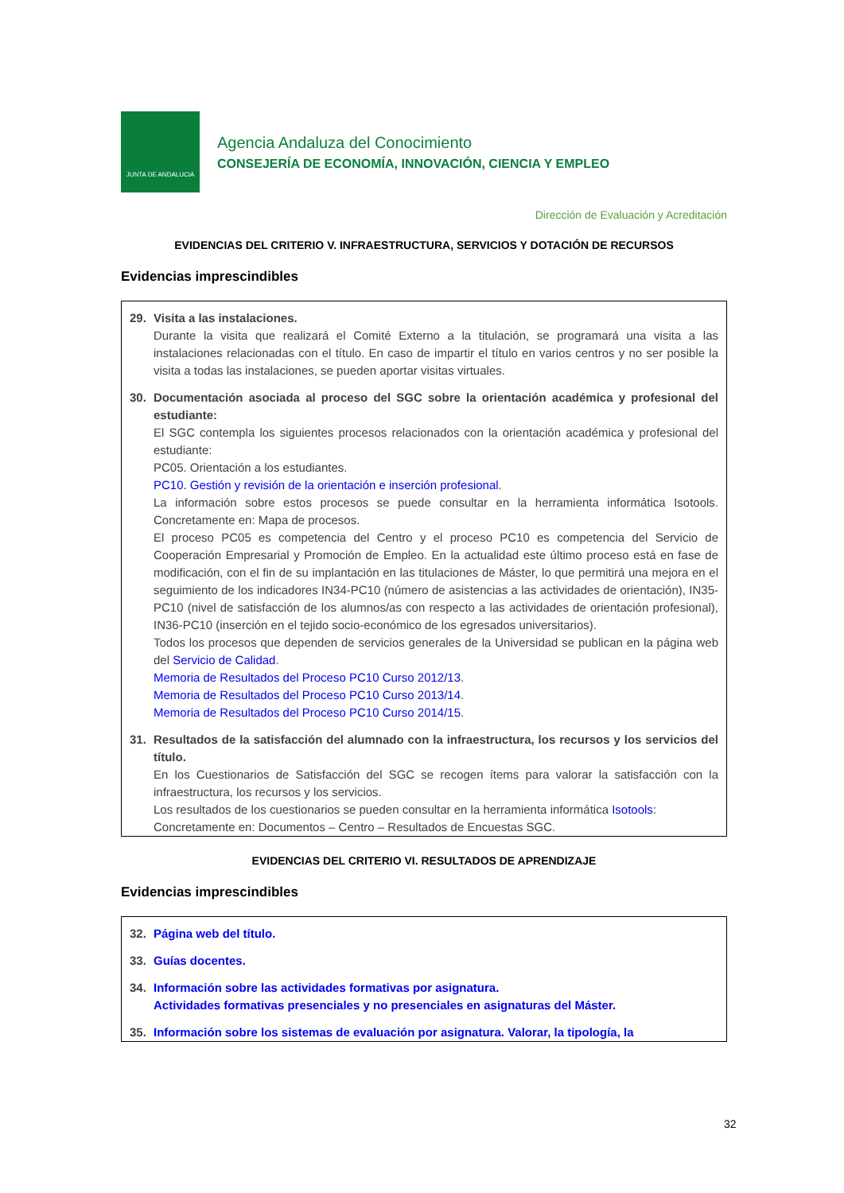JUNTA DE ANDALUCIA
Agencia Andaluza del Conocimiento
CONSEJERÍA DE ECONOMÍA, INNOVACIÓN, CIENCIA Y EMPLEO
Dirección de Evaluación y Acreditación
EVIDENCIAS DEL CRITERIO V. INFRAESTRUCTURA, SERVICIOS Y DOTACIÓN DE RECURSOS
Evidencias imprescindibles
29. Visita a las instalaciones.
Durante la visita que realizará el Comité Externo a la titulación, se programará una visita a las instalaciones relacionadas con el título. En caso de impartir el título en varios centros y no ser posible la visita a todas las instalaciones, se pueden aportar visitas virtuales.
30. Documentación asociada al proceso del SGC sobre la orientación académica y profesional del estudiante:
El SGC contempla los siguientes procesos relacionados con la orientación académica y profesional del estudiante:
PC05. Orientación a los estudiantes.
PC10. Gestión y revisión de la orientación e inserción profesional.
La información sobre estos procesos se puede consultar en la herramienta informática Isotools. Concretamente en: Mapa de procesos.
El proceso PC05 es competencia del Centro y el proceso PC10 es competencia del Servicio de Cooperación Empresarial y Promoción de Empleo. En la actualidad este último proceso está en fase de modificación, con el fin de su implantación en las titulaciones de Máster, lo que permitirá una mejora en el seguimiento de los indicadores IN34-PC10 (número de asistencias a las actividades de orientación), IN35-PC10 (nivel de satisfacción de los alumnos/as con respecto a las actividades de orientación profesional), IN36-PC10 (inserción en el tejido socio-económico de los egresados universitarios).
Todos los procesos que dependen de servicios generales de la Universidad se publican en la página web del Servicio de Calidad.
Memoria de Resultados del Proceso PC10 Curso 2012/13.
Memoria de Resultados del Proceso PC10 Curso 2013/14.
Memoria de Resultados del Proceso PC10 Curso 2014/15.
31. Resultados de la satisfacción del alumnado con la infraestructura, los recursos y los servicios del título.
En los Cuestionarios de Satisfacción del SGC se recogen ítems para valorar la satisfacción con la infraestructura, los recursos y los servicios.
Los resultados de los cuestionarios se pueden consultar en la herramienta informática Isotools:
Concretamente en: Documentos – Centro – Resultados de Encuestas SGC.
EVIDENCIAS DEL CRITERIO VI. RESULTADOS DE APRENDIZAJE
Evidencias imprescindibles
32. Página web del título.
33. Guías docentes.
34. Información sobre las actividades formativas por asignatura.
Actividades formativas presenciales y no presenciales en asignaturas del Máster.
35. Información sobre los sistemas de evaluación por asignatura. Valorar, la tipología, la
32